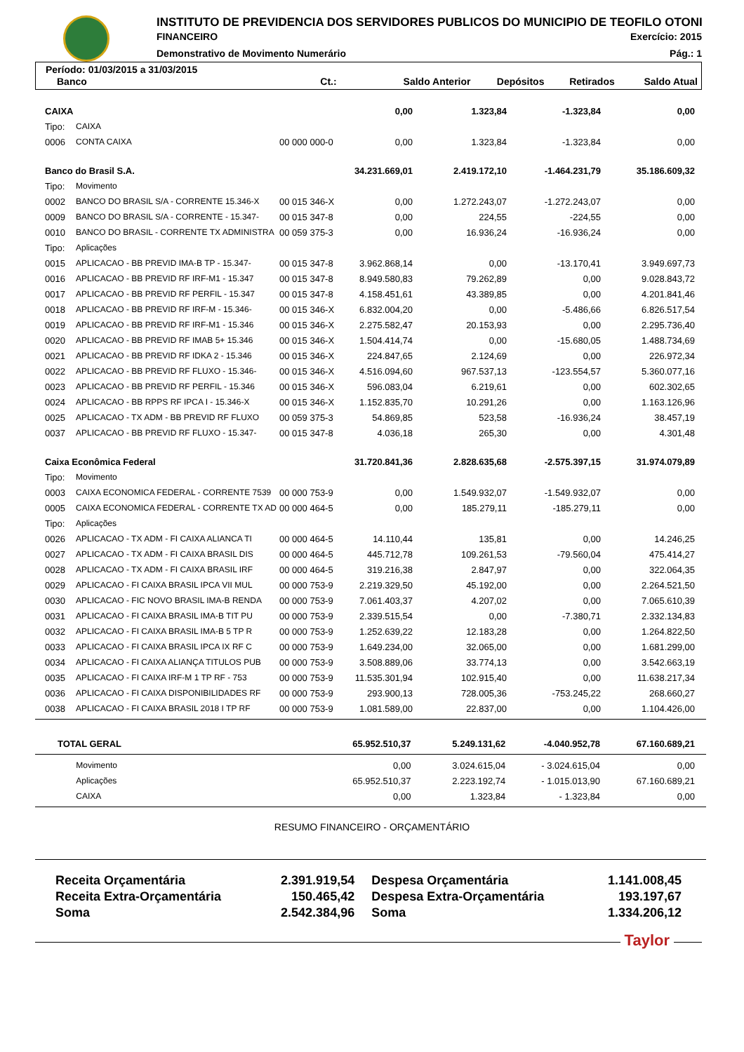INSTITUTO DE PREVIDENCIA DOS SERVIDORES PUBLICOS DO MUNICIPIO DE TEOFILO OTONI
FINANCEIRO Exercício: 2015
Demonstrativo de Movimento Numerário
Pág.: 1
Período: 01/03/2015 a 31/03/2015
| Banco | Ct.: | Saldo Anterior | Depósitos | Retirados | Saldo Atual |
| --- | --- | --- | --- | --- | --- |
| CAIXA | | | 0,00 | 1.323,84 | -1.323,84 | 0,00 |
| Tipo: | CAIXA | | | | | |
| 0006 | CONTA CAIXA | 00 000 000-0 | 0,00 | 1.323,84 | -1.323,84 | 0,00 |
| Banco do Brasil S.A. | | | 34.231.669,01 | 2.419.172,10 | -1.464.231,79 | 35.186.609,32 |
| Tipo: | Movimento | | | | | |
| 0002 | BANCO DO BRASIL S/A - CORRENTE 15.346-X | 00 015 346-X | 0,00 | 1.272.243,07 | -1.272.243,07 | 0,00 |
| 0009 | BANCO DO BRASIL S/A - CORRENTE - 15.347- | 00 015 347-8 | 0,00 | 224,55 | -224,55 | 0,00 |
| 0010 | BANCO DO BRASIL - CORRENTE TX ADMINISTRA | 00 059 375-3 | 0,00 | 16.936,24 | -16.936,24 | 0,00 |
| Tipo: | Aplicações | | | | | |
| 0015 | APLICACAO - BB PREVID IMA-B TP - 15.347- | 00 015 347-8 | 3.962.868,14 | 0,00 | -13.170,41 | 3.949.697,73 |
| 0016 | APLICACAO - BB PREVID RF IRF-M1 - 15.347 | 00 015 347-8 | 8.949.580,83 | 79.262,89 | 0,00 | 9.028.843,72 |
| 0017 | APLICACAO - BB PREVID RF PERFIL - 15.347 | 00 015 347-8 | 4.158.451,61 | 43.389,85 | 0,00 | 4.201.841,46 |
| 0018 | APLICACAO - BB PREVID RF IRF-M - 15.346- | 00 015 346-X | 6.832.004,20 | 0,00 | -5.486,66 | 6.826.517,54 |
| 0019 | APLICACAO - BB PREVID RF IRF-M1 - 15.346 | 00 015 346-X | 2.275.582,47 | 20.153,93 | 0,00 | 2.295.736,40 |
| 0020 | APLICACAO - BB PREVID RF IMAB 5+ 15.346 | 00 015 346-X | 1.504.414,74 | 0,00 | -15.680,05 | 1.488.734,69 |
| 0021 | APLICACAO - BB PREVID RF IDKA 2 - 15.346 | 00 015 346-X | 224.847,65 | 2.124,69 | 0,00 | 226.972,34 |
| 0022 | APLICACAO - BB PREVID RF FLUXO - 15.346- | 00 015 346-X | 4.516.094,60 | 967.537,13 | -123.554,57 | 5.360.077,16 |
| 0023 | APLICACAO - BB PREVID RF PERFIL - 15.346 | 00 015 346-X | 596.083,04 | 6.219,61 | 0,00 | 602.302,65 |
| 0024 | APLICACAO - BB RPPS RF IPCA I - 15.346-X | 00 015 346-X | 1.152.835,70 | 10.291,26 | 0,00 | 1.163.126,96 |
| 0025 | APLICACAO - TX ADM - BB PREVID RF FLUXO | 00 059 375-3 | 54.869,85 | 523,58 | -16.936,24 | 38.457,19 |
| 0037 | APLICACAO - BB PREVID RF FLUXO - 15.347- | 00 015 347-8 | 4.036,18 | 265,30 | 0,00 | 4.301,48 |
| Caixa Econômica Federal | | | 31.720.841,36 | 2.828.635,68 | -2.575.397,15 | 31.974.079,89 |
| Tipo: | Movimento | | | | | |
| 0003 | CAIXA ECONOMICA FEDERAL - CORRENTE 7539 | 00 000 753-9 | 0,00 | 1.549.932,07 | -1.549.932,07 | 0,00 |
| 0005 | CAIXA ECONOMICA FEDERAL - CORRENTE TX AD | 00 000 464-5 | 0,00 | 185.279,11 | -185.279,11 | 0,00 |
| Tipo: | Aplicações | | | | | |
| 0026 | APLICACAO - TX ADM - FI CAIXA ALIANCA TI | 00 000 464-5 | 14.110,44 | 135,81 | 0,00 | 14.246,25 |
| 0027 | APLICACAO - TX ADM - FI CAIXA BRASIL DIS | 00 000 464-5 | 445.712,78 | 109.261,53 | -79.560,04 | 475.414,27 |
| 0028 | APLICACAO - TX ADM - FI CAIXA BRASIL IRF | 00 000 464-5 | 319.216,38 | 2.847,97 | 0,00 | 322.064,35 |
| 0029 | APLICACAO - FI CAIXA BRASIL IPCA VII MUL | 00 000 753-9 | 2.219.329,50 | 45.192,00 | 0,00 | 2.264.521,50 |
| 0030 | APLICACAO - FIC NOVO BRASIL IMA-B RENDA | 00 000 753-9 | 7.061.403,37 | 4.207,02 | 0,00 | 7.065.610,39 |
| 0031 | APLICACAO - FI CAIXA BRASIL IMA-B TIT PU | 00 000 753-9 | 2.339.515,54 | 0,00 | -7.380,71 | 2.332.134,83 |
| 0032 | APLICACAO - FI CAIXA BRASIL IMA-B 5 TP R | 00 000 753-9 | 1.252.639,22 | 12.183,28 | 0,00 | 1.264.822,50 |
| 0033 | APLICACAO - FI CAIXA BRASIL IPCA IX RF C | 00 000 753-9 | 1.649.234,00 | 32.065,00 | 0,00 | 1.681.299,00 |
| 0034 | APLICACAO - FI CAIXA ALIANÇA TITULOS PUB | 00 000 753-9 | 3.508.889,06 | 33.774,13 | 0,00 | 3.542.663,19 |
| 0035 | APLICACAO - FI CAIXA IRF-M 1 TP RF - 753 | 00 000 753-9 | 11.535.301,94 | 102.915,40 | 0,00 | 11.638.217,34 |
| 0036 | APLICACAO - FI CAIXA DISPONIBILIDADES RF | 00 000 753-9 | 293.900,13 | 728.005,36 | -753.245,22 | 268.660,27 |
| 0038 | APLICACAO - FI CAIXA BRASIL 2018 I TP RF | 00 000 753-9 | 1.081.589,00 | 22.837,00 | 0,00 | 1.104.426,00 |
| TOTAL GERAL | 65.952.510,37 | 5.249.131,62 | -4.040.952,78 | 67.160.689,21 |
| | Movimento | 0,00 | 3.024.615,04 | - 3.024.615,04 | 0,00 |
| | Aplicações | 65.952.510,37 | 2.223.192,74 | - 1.015.013,90 | 67.160.689,21 |
| | CAIXA | 0,00 | 1.323,84 | - 1.323,84 | 0,00 |
RESUMO FINANCEIRO - ORÇAMENTÁRIO
| Receita Orçamentária | 2.391.919,54 | Despesa Orçamentária | 1.141.008,45 |
| Receita Extra-Orçamentária | 150.465,42 | Despesa Extra-Orçamentária | 193.197,67 |
| Soma | 2.542.384,96 | Soma | 1.334.206,12 |
Taylor